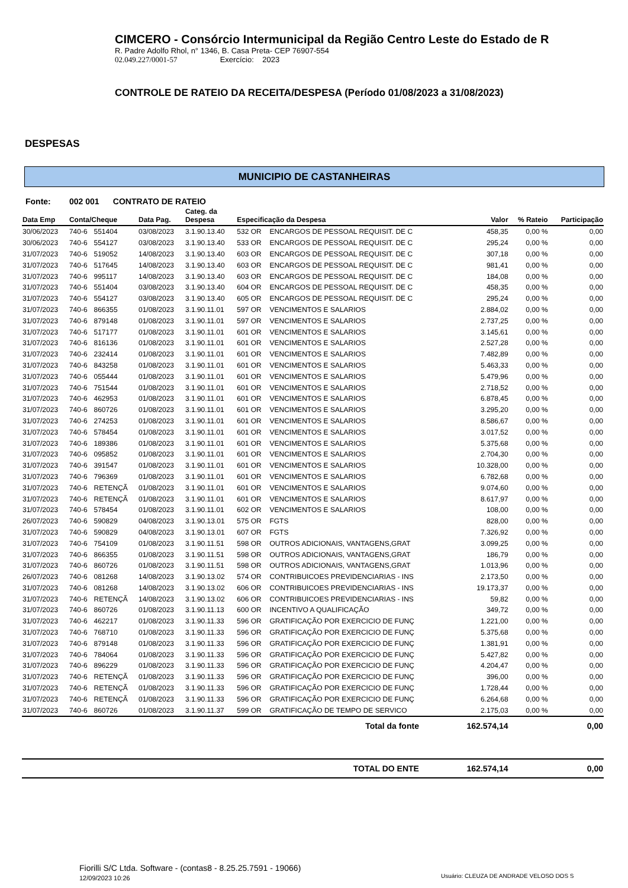CIMCERO - Consórcio Intermunicipal da Região Centro Leste do Estado de R
R. Padre Adolfo Rhol, n° 1346, B. Casa Preta- CEP 76907-554
02.049.227/0001-57 Exercício: 2023
CONTROLE DE RATEIO DA RECEITA/DESPESA (Período 01/08/2023 a 31/08/2023)
DESPESAS
MUNICIPIO DE CASTANHEIRAS
Fonte: 002 001 CONTRATO DE RATEIO
| Data Emp | Conta/Cheque | | Data Pag. | Categ. da Despesa | Especificação da Despesa | | Valor | % Rateio | Participação |
| --- | --- | --- | --- | --- | --- | --- | --- | --- | --- |
| 30/06/2023 | 740-6 | 551404 | 03/08/2023 | 3.1.90.13.40 | 532 OR | ENCARGOS DE PESSOAL REQUISIT. DE C | 458,35 | 0,00 % | 0,00 |
| 30/06/2023 | 740-6 | 554127 | 03/08/2023 | 3.1.90.13.40 | 533 OR | ENCARGOS DE PESSOAL REQUISIT. DE C | 295,24 | 0,00 % | 0,00 |
| 31/07/2023 | 740-6 | 519052 | 14/08/2023 | 3.1.90.13.40 | 603 OR | ENCARGOS DE PESSOAL REQUISIT. DE C | 307,18 | 0,00 % | 0,00 |
| 31/07/2023 | 740-6 | 517645 | 14/08/2023 | 3.1.90.13.40 | 603 OR | ENCARGOS DE PESSOAL REQUISIT. DE C | 981,41 | 0,00 % | 0,00 |
| 31/07/2023 | 740-6 | 995117 | 14/08/2023 | 3.1.90.13.40 | 603 OR | ENCARGOS DE PESSOAL REQUISIT. DE C | 184,08 | 0,00 % | 0,00 |
| 31/07/2023 | 740-6 | 551404 | 03/08/2023 | 3.1.90.13.40 | 604 OR | ENCARGOS DE PESSOAL REQUISIT. DE C | 458,35 | 0,00 % | 0,00 |
| 31/07/2023 | 740-6 | 554127 | 03/08/2023 | 3.1.90.13.40 | 605 OR | ENCARGOS DE PESSOAL REQUISIT. DE C | 295,24 | 0,00 % | 0,00 |
| 31/07/2023 | 740-6 | 866355 | 01/08/2023 | 3.1.90.11.01 | 597 OR | VENCIMENTOS E SALARIOS | 2.884,02 | 0,00 % | 0,00 |
| 31/07/2023 | 740-6 | 879148 | 01/08/2023 | 3.1.90.11.01 | 597 OR | VENCIMENTOS E SALARIOS | 2.737,25 | 0,00 % | 0,00 |
| 31/07/2023 | 740-6 | 517177 | 01/08/2023 | 3.1.90.11.01 | 601 OR | VENCIMENTOS E SALARIOS | 3.145,61 | 0,00 % | 0,00 |
| 31/07/2023 | 740-6 | 816136 | 01/08/2023 | 3.1.90.11.01 | 601 OR | VENCIMENTOS E SALARIOS | 2.527,28 | 0,00 % | 0,00 |
| 31/07/2023 | 740-6 | 232414 | 01/08/2023 | 3.1.90.11.01 | 601 OR | VENCIMENTOS E SALARIOS | 7.482,89 | 0,00 % | 0,00 |
| 31/07/2023 | 740-6 | 843258 | 01/08/2023 | 3.1.90.11.01 | 601 OR | VENCIMENTOS E SALARIOS | 5.463,33 | 0,00 % | 0,00 |
| 31/07/2023 | 740-6 | 055444 | 01/08/2023 | 3.1.90.11.01 | 601 OR | VENCIMENTOS E SALARIOS | 5.479,96 | 0,00 % | 0,00 |
| 31/07/2023 | 740-6 | 751544 | 01/08/2023 | 3.1.90.11.01 | 601 OR | VENCIMENTOS E SALARIOS | 2.718,52 | 0,00 % | 0,00 |
| 31/07/2023 | 740-6 | 462953 | 01/08/2023 | 3.1.90.11.01 | 601 OR | VENCIMENTOS E SALARIOS | 6.878,45 | 0,00 % | 0,00 |
| 31/07/2023 | 740-6 | 860726 | 01/08/2023 | 3.1.90.11.01 | 601 OR | VENCIMENTOS E SALARIOS | 3.295,20 | 0,00 % | 0,00 |
| 31/07/2023 | 740-6 | 274253 | 01/08/2023 | 3.1.90.11.01 | 601 OR | VENCIMENTOS E SALARIOS | 8.586,67 | 0,00 % | 0,00 |
| 31/07/2023 | 740-6 | 578454 | 01/08/2023 | 3.1.90.11.01 | 601 OR | VENCIMENTOS E SALARIOS | 3.017,52 | 0,00 % | 0,00 |
| 31/07/2023 | 740-6 | 189386 | 01/08/2023 | 3.1.90.11.01 | 601 OR | VENCIMENTOS E SALARIOS | 5.375,68 | 0,00 % | 0,00 |
| 31/07/2023 | 740-6 | 095852 | 01/08/2023 | 3.1.90.11.01 | 601 OR | VENCIMENTOS E SALARIOS | 2.704,30 | 0,00 % | 0,00 |
| 31/07/2023 | 740-6 | 391547 | 01/08/2023 | 3.1.90.11.01 | 601 OR | VENCIMENTOS E SALARIOS | 10.328,00 | 0,00 % | 0,00 |
| 31/07/2023 | 740-6 | 796369 | 01/08/2023 | 3.1.90.11.01 | 601 OR | VENCIMENTOS E SALARIOS | 6.782,68 | 0,00 % | 0,00 |
| 31/07/2023 | 740-6 | RETENÇÃ | 01/08/2023 | 3.1.90.11.01 | 601 OR | VENCIMENTOS E SALARIOS | 9.074,60 | 0,00 % | 0,00 |
| 31/07/2023 | 740-6 | RETENÇÃ | 01/08/2023 | 3.1.90.11.01 | 601 OR | VENCIMENTOS E SALARIOS | 8.617,97 | 0,00 % | 0,00 |
| 31/07/2023 | 740-6 | 578454 | 01/08/2023 | 3.1.90.11.01 | 602 OR | VENCIMENTOS E SALARIOS | 108,00 | 0,00 % | 0,00 |
| 26/07/2023 | 740-6 | 590829 | 04/08/2023 | 3.1.90.13.01 | 575 OR | FGTS | 828,00 | 0,00 % | 0,00 |
| 31/07/2023 | 740-6 | 590829 | 04/08/2023 | 3.1.90.13.01 | 607 OR | FGTS | 7.326,92 | 0,00 % | 0,00 |
| 31/07/2023 | 740-6 | 754109 | 01/08/2023 | 3.1.90.11.51 | 598 OR | OUTROS ADICIONAIS, VANTAGENS,GRAT | 3.099,25 | 0,00 % | 0,00 |
| 31/07/2023 | 740-6 | 866355 | 01/08/2023 | 3.1.90.11.51 | 598 OR | OUTROS ADICIONAIS, VANTAGENS,GRAT | 186,79 | 0,00 % | 0,00 |
| 31/07/2023 | 740-6 | 860726 | 01/08/2023 | 3.1.90.11.51 | 598 OR | OUTROS ADICIONAIS, VANTAGENS,GRAT | 1.013,96 | 0,00 % | 0,00 |
| 26/07/2023 | 740-6 | 081268 | 14/08/2023 | 3.1.90.13.02 | 574 OR | CONTRIBUICOES PREVIDENCIARIAS - INS | 2.173,50 | 0,00 % | 0,00 |
| 31/07/2023 | 740-6 | 081268 | 14/08/2023 | 3.1.90.13.02 | 606 OR | CONTRIBUICOES PREVIDENCIARIAS - INS | 19.173,37 | 0,00 % | 0,00 |
| 31/07/2023 | 740-6 | RETENÇÃ | 14/08/2023 | 3.1.90.13.02 | 606 OR | CONTRIBUICOES PREVIDENCIARIAS - INS | 59,82 | 0,00 % | 0,00 |
| 31/07/2023 | 740-6 | 860726 | 01/08/2023 | 3.1.90.11.13 | 600 OR | INCENTIVO A QUALIFICAÇÃO | 349,72 | 0,00 % | 0,00 |
| 31/07/2023 | 740-6 | 462217 | 01/08/2023 | 3.1.90.11.33 | 596 OR | GRATIFICAÇÃO POR EXERCICIO DE FUNÇ | 1.221,00 | 0,00 % | 0,00 |
| 31/07/2023 | 740-6 | 768710 | 01/08/2023 | 3.1.90.11.33 | 596 OR | GRATIFICAÇÃO POR EXERCICIO DE FUNÇ | 5.375,68 | 0,00 % | 0,00 |
| 31/07/2023 | 740-6 | 879148 | 01/08/2023 | 3.1.90.11.33 | 596 OR | GRATIFICAÇÃO POR EXERCICIO DE FUNÇ | 1.381,91 | 0,00 % | 0,00 |
| 31/07/2023 | 740-6 | 784064 | 01/08/2023 | 3.1.90.11.33 | 596 OR | GRATIFICAÇÃO POR EXERCICIO DE FUNÇ | 5.427,82 | 0,00 % | 0,00 |
| 31/07/2023 | 740-6 | 896229 | 01/08/2023 | 3.1.90.11.33 | 596 OR | GRATIFICAÇÃO POR EXERCICIO DE FUNÇ | 4.204,47 | 0,00 % | 0,00 |
| 31/07/2023 | 740-6 | RETENÇÃ | 01/08/2023 | 3.1.90.11.33 | 596 OR | GRATIFICAÇÃO POR EXERCICIO DE FUNÇ | 396,00 | 0,00 % | 0,00 |
| 31/07/2023 | 740-6 | RETENÇÃ | 01/08/2023 | 3.1.90.11.33 | 596 OR | GRATIFICAÇÃO POR EXERCICIO DE FUNÇ | 1.728,44 | 0,00 % | 0,00 |
| 31/07/2023 | 740-6 | RETENÇÃ | 01/08/2023 | 3.1.90.11.33 | 596 OR | GRATIFICAÇÃO POR EXERCICIO DE FUNÇ | 6.264,68 | 0,00 % | 0,00 |
| 31/07/2023 | 740-6 | 860726 | 01/08/2023 | 3.1.90.11.37 | 599 OR | GRATIFICAÇÃO DE TEMPO DE SERVICO | 2.175,03 | 0,00 % | 0,00 |
| Total da fonte | | | | | | | 162.574,14 | | 0,00 |
| TOTAL DO ENTE | | | | | | | 162.574,14 | | 0,00 |
Fiorilli S/C Ltda. Software - (contas8 - 8.25.25.7591 - 19066)
12/09/2023 10:26
Usuário: CLEUZA DE ANDRADE VELOSO DOS S